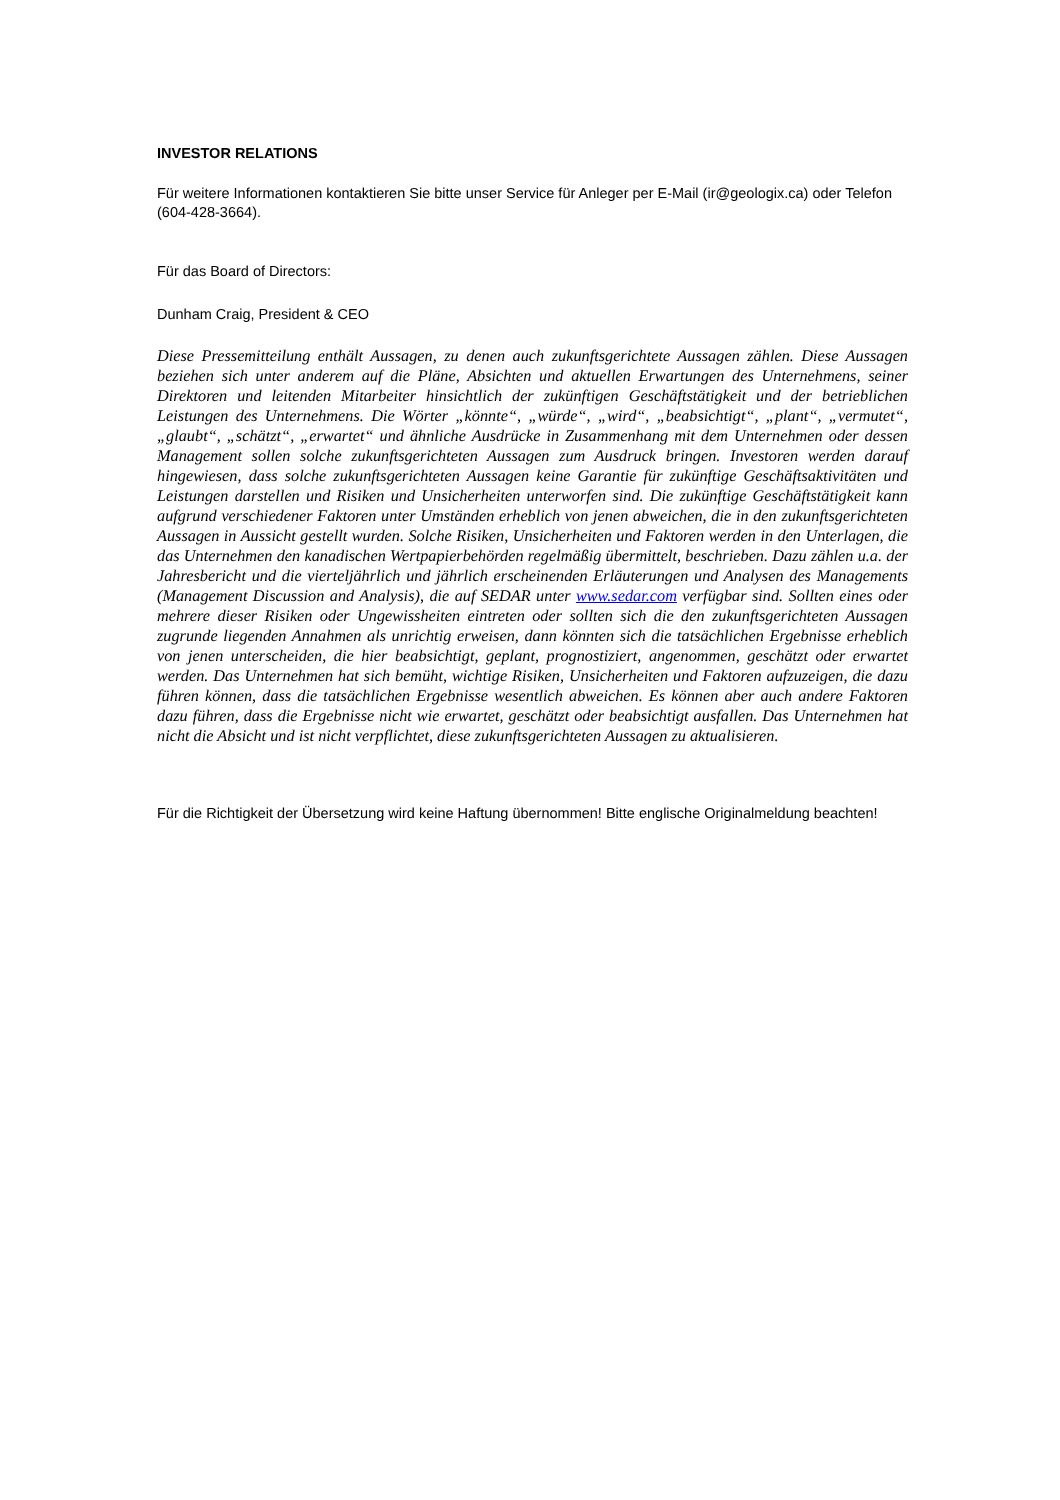INVESTOR RELATIONS
Für weitere Informationen kontaktieren Sie bitte unser Service für Anleger per E-Mail (ir@geologix.ca) oder Telefon (604-428-3664).
Für das Board of Directors:
Dunham Craig, President & CEO
Diese Pressemitteilung enthält Aussagen, zu denen auch zukunftsgerichtete Aussagen zählen. Diese Aussagen beziehen sich unter anderem auf die Pläne, Absichten und aktuellen Erwartungen des Unternehmens, seiner Direktoren und leitenden Mitarbeiter hinsichtlich der zukünftigen Geschäftstätigkeit und der betrieblichen Leistungen des Unternehmens. Die Wörter „könnte“, „würde“, „wird“, „beabsichtigt“, „plant“, „vermutet“, „glaubt“, „schätzt“, „erwartet“ und ähnliche Ausdrücke in Zusammenhang mit dem Unternehmen oder dessen Management sollen solche zukunftsgerichteten Aussagen zum Ausdruck bringen. Investoren werden darauf hingewiesen, dass solche zukunftsgerichteten Aussagen keine Garantie für zukünftige Geschäftsaktivitäten und Leistungen darstellen und Risiken und Unsicherheiten unterworfen sind. Die zukünftige Geschäftstätigkeit kann aufgrund verschiedener Faktoren unter Umständen erheblich von jenen abweichen, die in den zukunftsgerichteten Aussagen in Aussicht gestellt wurden. Solche Risiken, Unsicherheiten und Faktoren werden in den Unterlagen, die das Unternehmen den kanadischen Wertpapierbehörden regelmäßig übermittelt, beschrieben. Dazu zählen u.a. der Jahresbericht und die vierteljährlich und jährlich erscheinenden Erläuterungen und Analysen des Managements (Management Discussion and Analysis), die auf SEDAR unter www.sedar.com verfügbar sind. Sollten eines oder mehrere dieser Risiken oder Ungewissheiten eintreten oder sollten sich die den zukunftsgerichteten Aussagen zugrunde liegenden Annahmen als unrichtig erweisen, dann könnten sich die tatsächlichen Ergebnisse erheblich von jenen unterscheiden, die hier beabsichtigt, geplant, prognostiziert, angenommen, geschätzt oder erwartet werden. Das Unternehmen hat sich bemüht, wichtige Risiken, Unsicherheiten und Faktoren aufzuzeigen, die dazu führen können, dass die tatsächlichen Ergebnisse wesentlich abweichen. Es können aber auch andere Faktoren dazu führen, dass die Ergebnisse nicht wie erwartet, geschätzt oder beabsichtigt ausfallen. Das Unternehmen hat nicht die Absicht und ist nicht verpflichtet, diese zukunftsgerichteten Aussagen zu aktualisieren.
Für die Richtigkeit der Übersetzung wird keine Haftung übernommen! Bitte englische Originalmeldung beachten!